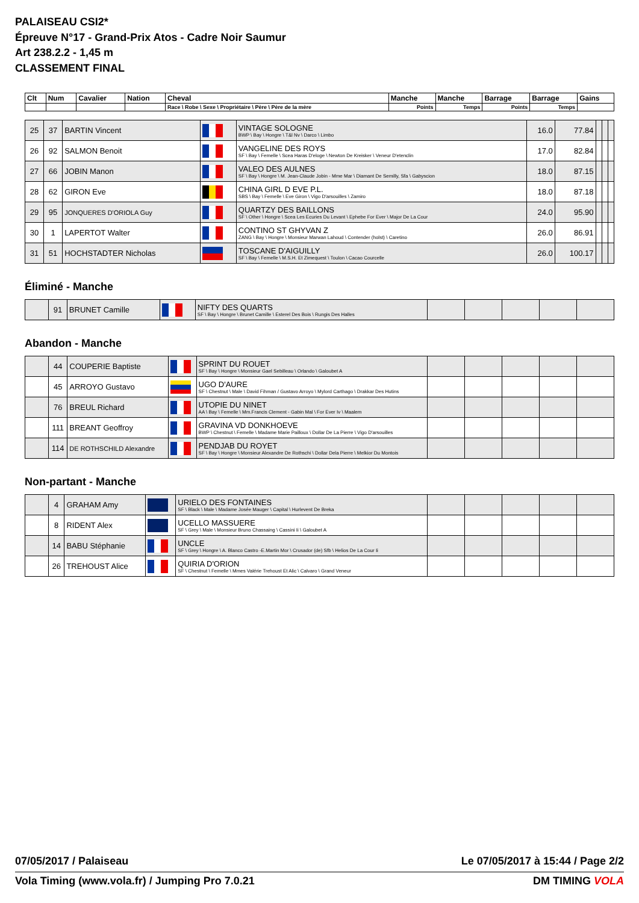PALAISEAU CSI2*
Épreuve N°17 - Grand-Prix Atos - Cadre Noir Saumur
Art 238.2.2 - 1,45 m
CLASSEMENT FINAL
| Clt | Num | Cavalier | Nation | Cheval | Manche | Manche | Barrage | Barrage | Gains |
| --- | --- | --- | --- | --- | --- | --- | --- | --- | --- |
| | | | | Race \ Robe \ Sexe \ Propriétaire \ Père \ Père de la mère | Points | Temps | Points | Temps | |
| 25 | 37 | BARTIN Vincent | | VINTAGE SOLOGNE BWP \ Bay \ Hongre \ T&l Nv \ Darco \ Limbo | 16.0 | 77.84 | | | |
| 26 | 92 | SALMON Benoit | | VANGELINE DES ROYS SF \ Bay \ Femelle \ Scea Haras D'eloge \ Newton De Kreisker \ Veneur D'etenclin | 17.0 | 82.84 | | | |
| 27 | 66 | JOBIN Manon | | VALEO DES AULNES SF \ Bay \ Hongre \ M. Jean-Claude Jobin - Mme Mar \ Diamant De Semilly, Sfa \ Gabyscion | 18.0 | 87.15 | | | |
| 28 | 62 | GIRON Eve | | CHINA GIRL D EVE P.L. SBS \ Bay \ Femelle \ Eve Giron \ Vigo D'arsouilles \ Zamiro | 18.0 | 87.18 | | | |
| 29 | 95 | JONQUERES D'ORIOLA Guy | | QUARTZY DES BAILLONS SF \ Other \ Hongre \ Scea Les Ecuries Du Levant \ Ephebe For Ever \ Major De La Cour | 24.0 | 95.90 | | | |
| 30 | 1 | LAPERTOT Walter | | CONTINO ST GHYVAN Z ZANG \ Bay \ Hongre \ Monsieur Marwan Lahoud \ Contender (holst) \ Caretino | 26.0 | 86.91 | | | |
| 31 | 51 | HOCHSTADTER Nicholas | | TOSCANE D'AIGUILLY SF \ Bay \ Femelle \ M.S.H. Et Zimequest \ Toulon \ Cacao Courcelle | 26.0 | 100.17 | | | |
Éliminé - Manche
| | 91 | BRUNET Camille | | NIFTY DES QUARTS SF \ Bay \ Hongre \ Brunet Camille \ Esterel Des Bois \ Rungis Des Halles | | | | | |
Abandon - Manche
| | 44 | COUPERIE Baptiste | | SPRINT DU ROUET SF \ Bay \ Hongre \ Monsieur Gael Sebilleau \ Orlando \ Galoubet A | | | | | |
| | 45 | ARROYO Gustavo | | UGO D'AURE SF \ Chestnut \ Male \ David Fihman / Gustavo Arroyo \ Mylord Carthago \ Drakkar Des Hutins | | | | | |
| | 76 | BREUL Richard | | UTOPIE DU NINET AA \ Bay \ Femelle \ Mm.Francis Clement - Gabin Mal \ For Ever Iv \ Maalem | | | | | |
| | 111 | BREANT Geoffroy | | GRAVINA VD DONKHOEVE BWP \ Chestnut \ Femelle \ Madame Marie Pailloux \ Dollar De La Pierre \ Vigo D'arsouilles | | | | | |
| | 114 | DE ROTHSCHILD Alexandre | | PENDJAB DU ROYET SF \ Bay \ Hongre \ Monsieur Alexandre De Rothschi \ Dollar Dela Pierre \ Melkior Du Montois | | | | | |
Non-partant - Manche
| | 4 | GRAHAM Amy | | URIELO DES FONTAINES SF \ Black \ Male \ Madame Josée Mauger \ Capital \ Hurlevent De Breka | | | | | |
| | 8 | RIDENT Alex | | UCELLO MASSUERE SF \ Grey \ Male \ Monsieur Bruno Chassaing \ Cassini Ii \ Galoubet A | | | | | |
| | 14 | BABU Stéphanie | | UNCLE SF \ Grey \ Hongre \ A. Blanco Castro -E.Martin Mor \ Crusador (de) Sfb \ Helios De La Cour Ii | | | | | |
| | 26 | TREHOUST Alice | | QUIRIA D'ORION SF \ Chestnut \ Femelle \ Mmes Valérie Trehoust Et Alic \ Calvaro \ Grand Veneur | | | | | |
07/05/2017 / Palaiseau Le 07/05/2017 à 15:44 / Page 2/2
Vola Timing (www.vola.fr) / Jumping Pro 7.0.21 DM TIMING VOLA